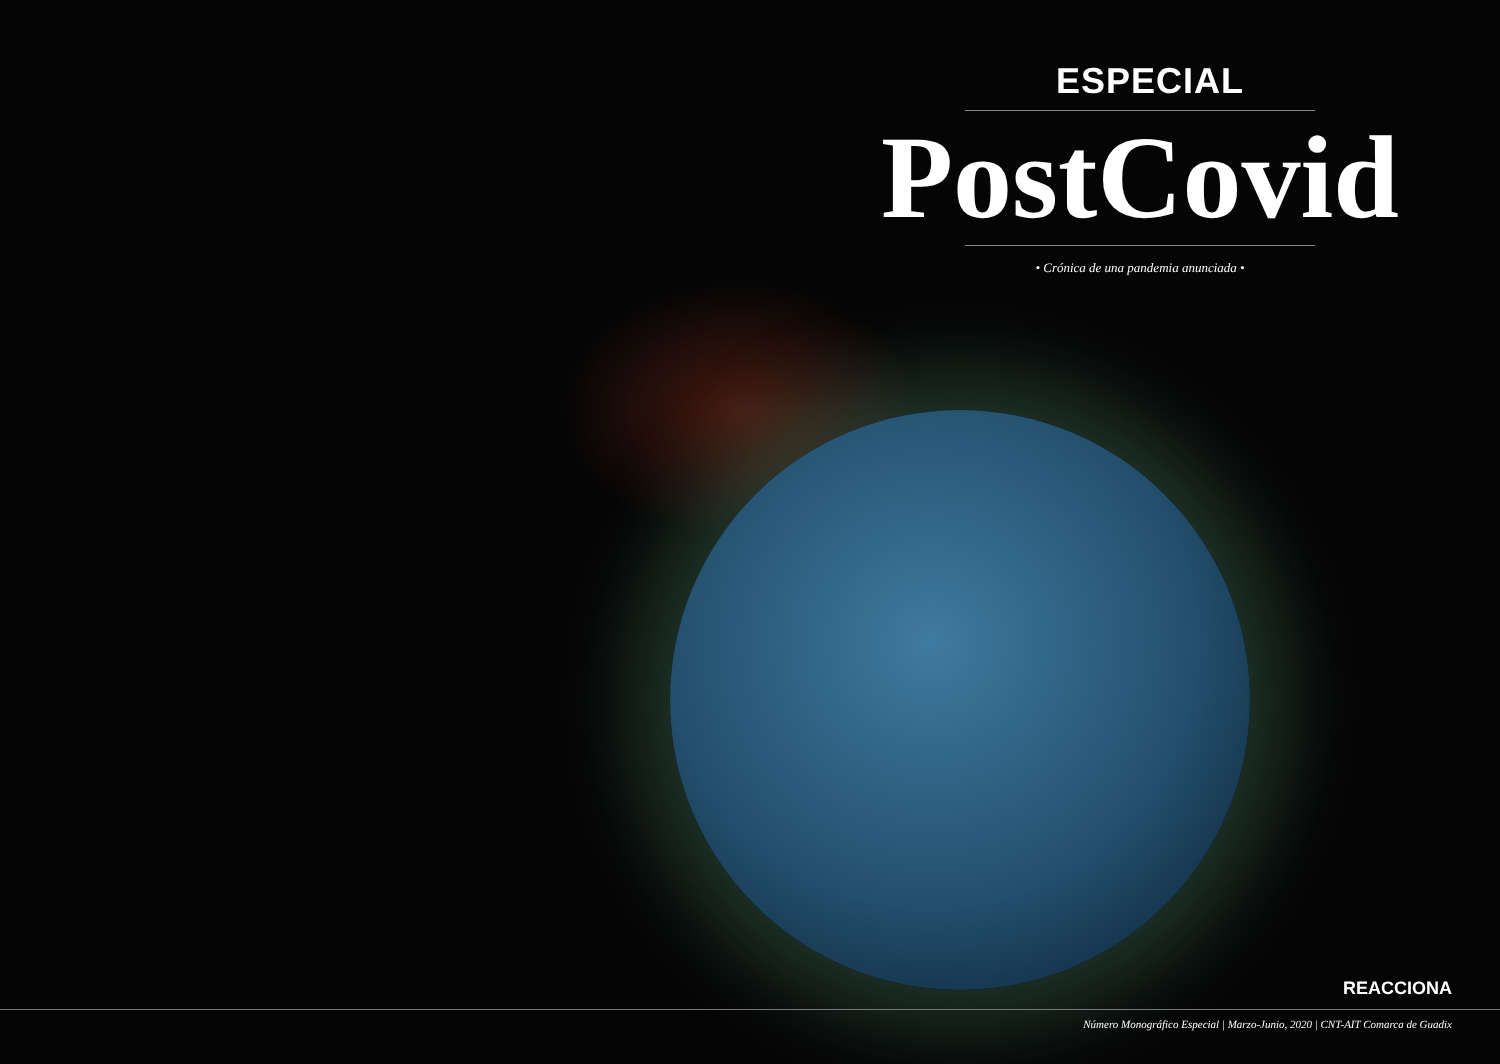ESPECIAL
PostCovid
• Crónica de una pandemia anunciada •
REACCIONA
Número Monográfico Especial | Marzo-Junio, 2020 | CNT-AIT Comarca de Guadix